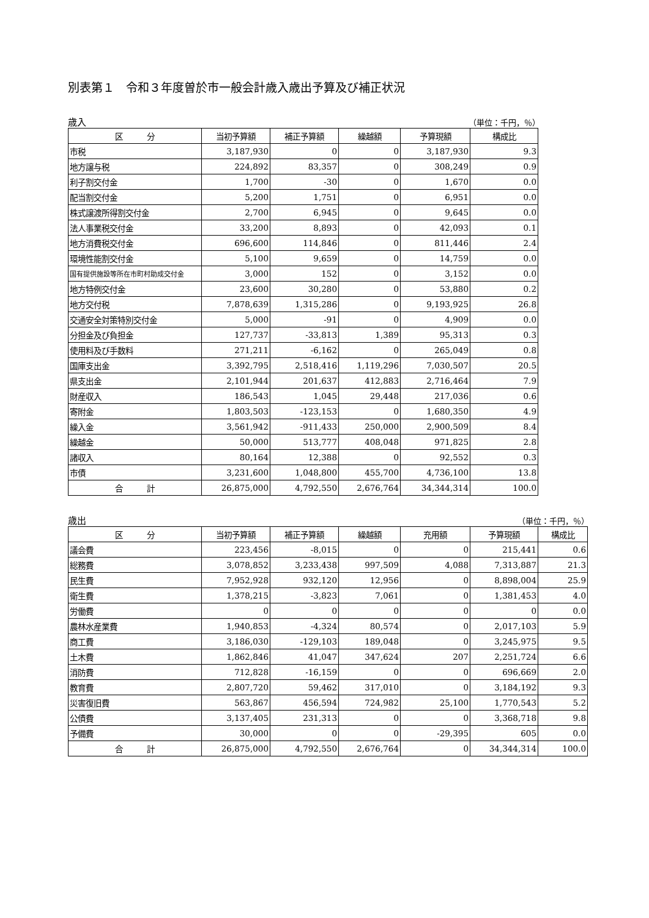別表第１　令和３年度曽於市一般会計歳入歳出予算及び補正状況
歳入 （単位：千円，％）
| 区 分 | 当初予算額 | 補正予算額 | 繰越額 | 予算現額 | 構成比 |
| --- | --- | --- | --- | --- | --- |
| 市税 | 3,187,930 | 0 | 0 | 3,187,930 | 9.3 |
| 地方譲与税 | 224,892 | 83,357 | 0 | 308,249 | 0.9 |
| 利子割交付金 | 1,700 | -30 | 0 | 1,670 | 0.0 |
| 配当割交付金 | 5,200 | 1,751 | 0 | 6,951 | 0.0 |
| 株式譲渡所得割交付金 | 2,700 | 6,945 | 0 | 9,645 | 0.0 |
| 法人事業税交付金 | 33,200 | 8,893 | 0 | 42,093 | 0.1 |
| 地方消費税交付金 | 696,600 | 114,846 | 0 | 811,446 | 2.4 |
| 環境性能割交付金 | 5,100 | 9,659 | 0 | 14,759 | 0.0 |
| 国有提供施設等所在市町村助成交付金 | 3,000 | 152 | 0 | 3,152 | 0.0 |
| 地方特例交付金 | 23,600 | 30,280 | 0 | 53,880 | 0.2 |
| 地方交付税 | 7,878,639 | 1,315,286 | 0 | 9,193,925 | 26.8 |
| 交通安全対策特別交付金 | 5,000 | -91 | 0 | 4,909 | 0.0 |
| 分担金及び負担金 | 127,737 | -33,813 | 1,389 | 95,313 | 0.3 |
| 使用料及び手数料 | 271,211 | -6,162 | 0 | 265,049 | 0.8 |
| 国庫支出金 | 3,392,795 | 2,518,416 | 1,119,296 | 7,030,507 | 20.5 |
| 県支出金 | 2,101,944 | 201,637 | 412,883 | 2,716,464 | 7.9 |
| 財産収入 | 186,543 | 1,045 | 29,448 | 217,036 | 0.6 |
| 寄附金 | 1,803,503 | -123,153 | 0 | 1,680,350 | 4.9 |
| 繰入金 | 3,561,942 | -911,433 | 250,000 | 2,900,509 | 8.4 |
| 繰越金 | 50,000 | 513,777 | 408,048 | 971,825 | 2.8 |
| 諸収入 | 80,164 | 12,388 | 0 | 92,552 | 0.3 |
| 市債 | 3,231,600 | 1,048,800 | 455,700 | 4,736,100 | 13.8 |
| 合 計 | 26,875,000 | 4,792,550 | 2,676,764 | 34,344,314 | 100.0 |
歳出 （単位：千円，％）
| 区 分 | 当初予算額 | 補正予算額 | 繰越額 | 充用額 | 予算現額 | 構成比 |
| --- | --- | --- | --- | --- | --- | --- |
| 議会費 | 223,456 | -8,015 | 0 | 0 | 215,441 | 0.6 |
| 総務費 | 3,078,852 | 3,233,438 | 997,509 | 4,088 | 7,313,887 | 21.3 |
| 民生費 | 7,952,928 | 932,120 | 12,956 | 0 | 8,898,004 | 25.9 |
| 衛生費 | 1,378,215 | -3,823 | 7,061 | 0 | 1,381,453 | 4.0 |
| 労働費 | 0 | 0 | 0 | 0 | 0 | 0.0 |
| 農林水産業費 | 1,940,853 | -4,324 | 80,574 | 0 | 2,017,103 | 5.9 |
| 商工費 | 3,186,030 | -129,103 | 189,048 | 0 | 3,245,975 | 9.5 |
| 土木費 | 1,862,846 | 41,047 | 347,624 | 207 | 2,251,724 | 6.6 |
| 消防費 | 712,828 | -16,159 | 0 | 0 | 696,669 | 2.0 |
| 教育費 | 2,807,720 | 59,462 | 317,010 | 0 | 3,184,192 | 9.3 |
| 災害復旧費 | 563,867 | 456,594 | 724,982 | 25,100 | 1,770,543 | 5.2 |
| 公債費 | 3,137,405 | 231,313 | 0 | 0 | 3,368,718 | 9.8 |
| 予備費 | 30,000 | 0 | 0 | -29,395 | 605 | 0.0 |
| 合 計 | 26,875,000 | 4,792,550 | 2,676,764 | 0 | 34,344,314 | 100.0 |